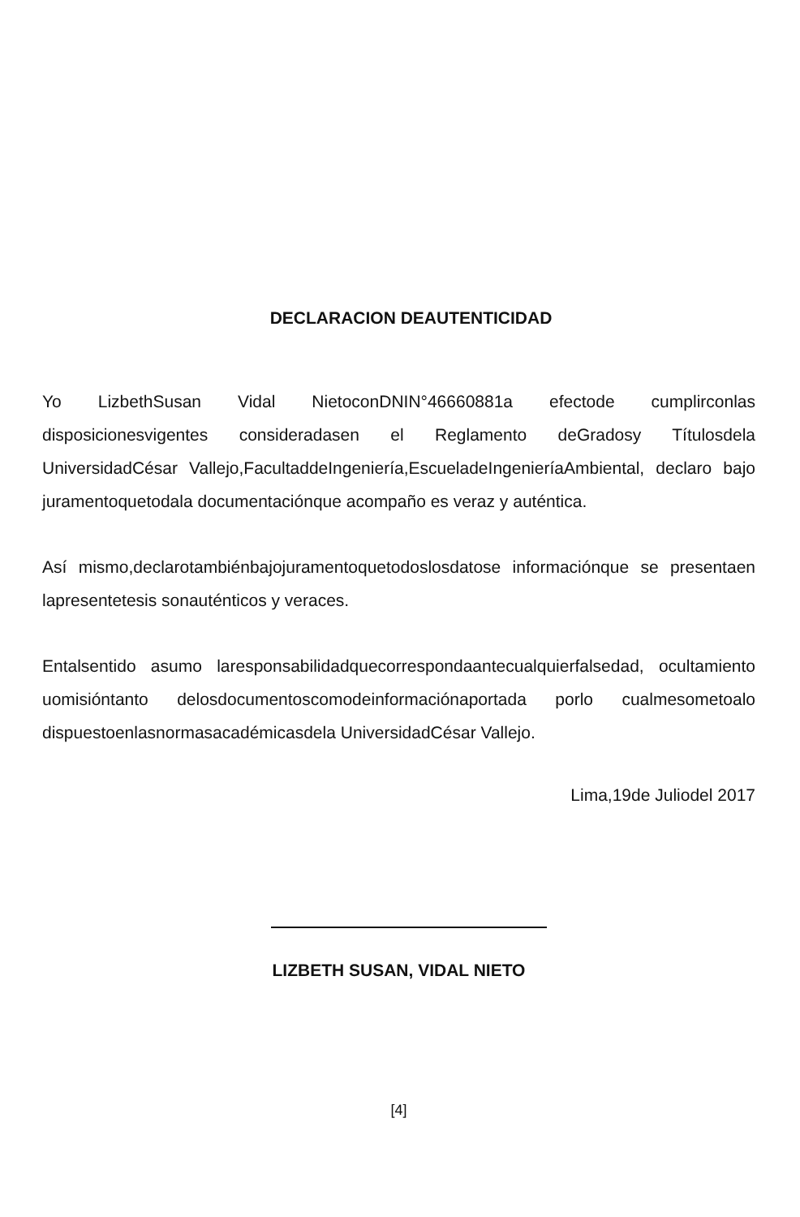DECLARACION DEAUTENTICIDAD
Yo LizbethSusan Vidal NietoconDNIN°46660881a efectode cumplirconlas disposicionesvigentes consideradasen el Reglamento deGradosy Títulosdela UniversidadCésar Vallejo,FacultaddeIngeniería,EscueladeIngenieríaAmbiental, declaro bajo juramentoquetodala documentaciónque acompaño es veraz y auténtica.
Así mismo,declarotambiénbajojuramentoquetodoslosdatose informaciónque se presentaen lapresentetesis sonauténticos y veraces.
Entalsentido asumo laresponsabilidadquecorrespondaantecualquierfalsedad, ocultamiento uomisióntanto delosdocumentoscomodeinformaciónaportada porlo cualmesometoalo dispuestoenlasnormasacadémicasdela UniversidadCésar Vallejo.
Lima,19de Juliodel 2017
LIZBETH SUSAN, VIDAL NIETO
[4]